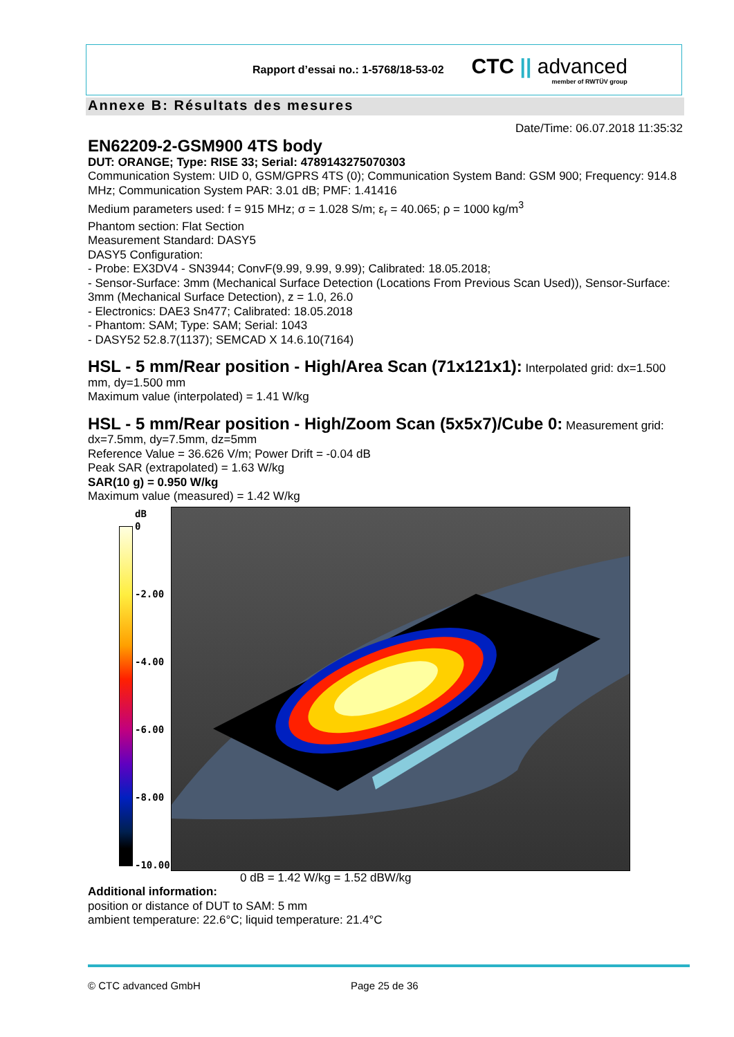Rapport d’essai no.: 1-5768/18-53-02 CTC || advanced
member of RWTÜV group
Annexe B: Résultats des mesures
Date/Time: 06.07.2018 11:35:32
EN62209-2-GSM900 4TS body
DUT: ORANGE; Type: RISE 33; Serial: 4789143275070303
Communication System: UID 0, GSM/GPRS 4TS (0); Communication System Band: GSM 900; Frequency: 914.8 MHz; Communication System PAR: 3.01 dB; PMF: 1.41416
Medium parameters used: f = 915 MHz; σ = 1.028 S/m; ε<sub>r</sub> = 40.065; ρ = 1000 kg/m<sup>3</sup>
Phantom section: Flat Section
Measurement Standard: DASY5
DASY5 Configuration:
- Probe: EX3DV4 - SN3944; ConvF(9.99, 9.99, 9.99); Calibrated: 18.05.2018;
- Sensor-Surface: 3mm (Mechanical Surface Detection (Locations From Previous Scan Used)), Sensor-Surface: 3mm (Mechanical Surface Detection), z = 1.0, 26.0
- Electronics: DAE3 Sn477; Calibrated: 18.05.2018
- Phantom: SAM; Type: SAM; Serial: 1043
- DASY52 52.8.7(1137); SEMCAD X 14.6.10(7164)
HSL - 5 mm/Rear position - High/Area Scan (71x121x1):
Interpolated grid: dx=1.500 mm, dy=1.500 mm
Maximum value (interpolated) = 1.41 W/kg
HSL - 5 mm/Rear position - High/Zoom Scan (5x5x7)/Cube 0:
Measurement grid: dx=7.5mm, dy=7.5mm, dz=5mm
Reference Value = 36.626 V/m; Power Drift = -0.04 dB
Peak SAR (extrapolated) = 1.63 W/kg
SAR(10 g) = 0.950 W/kg
Maximum value (measured) = 1.42 W/kg
dB
0
-2.00
-4.00
-6.00
-8.00
-10.00
0 dB = 1.42 W/kg = 1.52 dBW/kg
Additional information:
position or distance of DUT to SAM: 5 mm
ambient temperature: 22.6°C; liquid temperature: 21.4°C
© CTC advanced GmbH Page 25 de 36